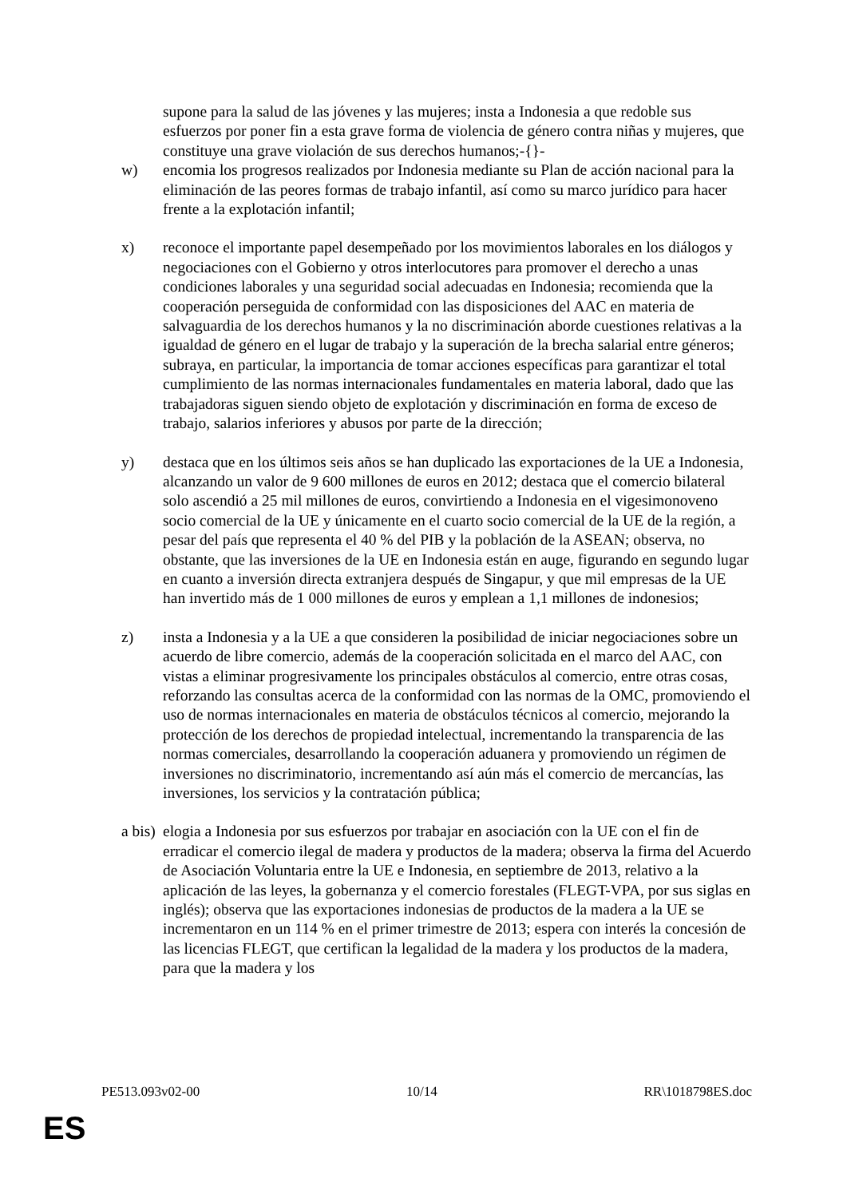supone para la salud de las jóvenes y las mujeres; insta a Indonesia a que redoble sus esfuerzos por poner fin a esta grave forma de violencia de género contra niñas y mujeres, que constituye una grave violación de sus derechos humanos;-{}-
w) encomia los progresos realizados por Indonesia mediante su Plan de acción nacional para la eliminación de las peores formas de trabajo infantil, así como su marco jurídico para hacer frente a la explotación infantil;
x) reconoce el importante papel desempeñado por los movimientos laborales en los diálogos y negociaciones con el Gobierno y otros interlocutores para promover el derecho a unas condiciones laborales y una seguridad social adecuadas en Indonesia; recomienda que la cooperación perseguida de conformidad con las disposiciones del AAC en materia de salvaguardia de los derechos humanos y la no discriminación aborde cuestiones relativas a la igualdad de género en el lugar de trabajo y la superación de la brecha salarial entre géneros; subraya, en particular, la importancia de tomar acciones específicas para garantizar el total cumplimiento de las normas internacionales fundamentales en materia laboral, dado que las trabajadoras siguen siendo objeto de explotación y discriminación en forma de exceso de trabajo, salarios inferiores y abusos por parte de la dirección;
y) destaca que en los últimos seis años se han duplicado las exportaciones de la UE a Indonesia, alcanzando un valor de 9 600 millones de euros en 2012; destaca que el comercio bilateral solo ascendió a 25 mil millones de euros, convirtiendo a Indonesia en el vigesimonoveno socio comercial de la UE y únicamente en el cuarto socio comercial de la UE de la región, a pesar del país que representa el 40 % del PIB y la población de la ASEAN; observa, no obstante, que las inversiones de la UE en Indonesia están en auge, figurando en segundo lugar en cuanto a inversión directa extranjera después de Singapur, y que mil empresas de la UE han invertido más de 1 000 millones de euros y emplean a 1,1 millones de indonesios;
z) insta a Indonesia y a la UE a que consideren la posibilidad de iniciar negociaciones sobre un acuerdo de libre comercio, además de la cooperación solicitada en el marco del AAC, con vistas a eliminar progresivamente los principales obstáculos al comercio, entre otras cosas, reforzando las consultas acerca de la conformidad con las normas de la OMC, promoviendo el uso de normas internacionales en materia de obstáculos técnicos al comercio, mejorando la protección de los derechos de propiedad intelectual, incrementando la transparencia de las normas comerciales, desarrollando la cooperación aduanera y promoviendo un régimen de inversiones no discriminatorio, incrementando así aún más el comercio de mercancías, las inversiones, los servicios y la contratación pública;
a bis)
elogia a Indonesia por sus esfuerzos por trabajar en asociación con la UE con el fin de erradicar el comercio ilegal de madera y productos de la madera; observa la firma del Acuerdo de Asociación Voluntaria entre la UE e Indonesia, en septiembre de 2013, relativo a la aplicación de las leyes, la gobernanza y el comercio forestales (FLEGT-VPA, por sus siglas en inglés); observa que las exportaciones indonesias de productos de la madera a la UE se incrementaron en un 114 % en el primer trimestre de 2013; espera con interés la concesión de las licencias FLEGT, que certifican la legalidad de la madera y los productos de la madera, para que la madera y los
PE513.093v02-00 10/14 RR\1018798ES.doc
ES